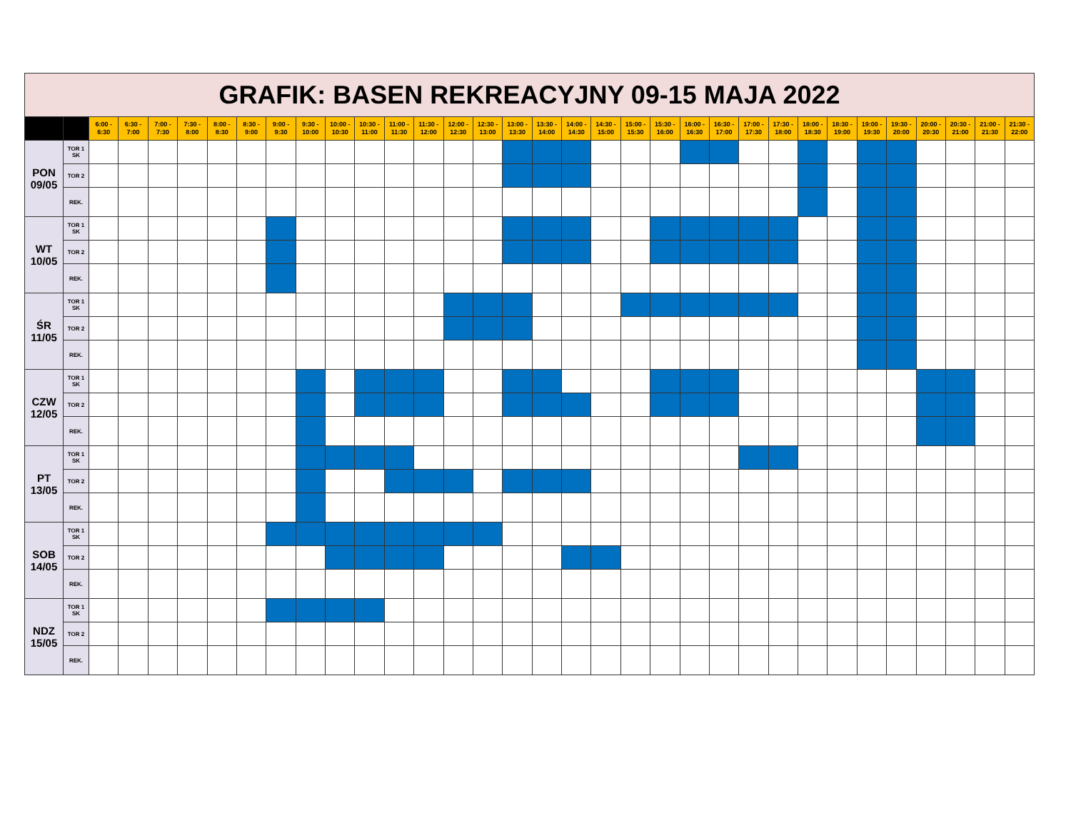| GRAFIK: BASEN REKREACYJNY 09-15 MAJA 2022 | | | | | | | | | | | | | | | | | | | | | | | | | | | | | | | | | |
| | | 6:00 - 6:30 | 6:30 - 7:00 | 7:00 - 7:30 | 7:30 - 8:00 | 8:00 - 8:30 | 8:30 - 9:00 | 9:00 - 9:30 | 9:30 - 10:00 | 10:00 - 10:30 | 10:30 - 11:00 | 11:00 - 11:30 | 11:30 - 12:00 | 12:00 - 12:30 | 12:30 - 13:00 | 13:00 - 13:30 | 13:30 - 14:00 | 14:00 - 14:30 | 14:30 - 15:00 | 15:00 - 15:30 | 15:30 - 16:00 | 16:00 - 16:30 | 16:30 - 17:00 | 17:00 - 17:30 | 17:30 - 18:00 | 18:00 - 18:30 | 18:30 - 19:00 | 19:00 - 19:30 | 19:30 - 20:00 | 20:00 - 20:30 | 20:30 - 21:00 | 21:00 - 21:30 | 21:30 - 22:00 |
| PON 09/05 | TOR 1 SK | | | | | | | | | | | | | | | | | | | | | | | | | | | | | | | | |
| | TOR 2 | | | | | | | | | | | | | | | | | | | | | | | | | | | | | | | | |
| | REK. | | | | | | | | | | | | | | | | | | | | | | | | | | | | | | | | |
| WT 10/05 | TOR 1 SK | | | | | | | | | | | | | | | | | | | | | | | | | | | | | | | | |
| | TOR 2 | | | | | | | | | | | | | | | | | | | | | | | | | | | | | | | | |
| | REK. | | | | | | | | | | | | | | | | | | | | | | | | | | | | | | | | |
| ŚR 11/05 | TOR 1 SK | | | | | | | | | | | | | | | | | | | | | | | | | | | | | | | | |
| | TOR 2 | | | | | | | | | | | | | | | | | | | | | | | | | | | | | | | | |
| | REK. | | | | | | | | | | | | | | | | | | | | | | | | | | | | | | | | |
| CZW 12/05 | TOR 1 SK | | | | | | | | | | | | | | | | | | | | | | | | | | | | | | | | |
| | TOR 2 | | | | | | | | | | | | | | | | | | | | | | | | | | | | | | | | |
| | REK. | | | | | | | | | | | | | | | | | | | | | | | | | | | | | | | | |
| PT 13/05 | TOR 1 SK | | | | | | | | | | | | | | | | | | | | | | | | | | | | | | | | |
| | TOR 2 | | | | | | | | | | | | | | | | | | | | | | | | | | | | | | | | |
| | REK. | | | | | | | | | | | | | | | | | | | | | | | | | | | | | | | | |
| SOB 14/05 | TOR 1 SK | | | | | | | | | | | | | | | | | | | | | | | | | | | | | | | | |
| | TOR 2 | | | | | | | | | | | | | | | | | | | | | | | | | | | | | | | | |
| | REK. | | | | | | | | | | | | | | | | | | | | | | | | | | | | | | | | |
| NDZ 15/05 | TOR 1 SK | | | | | | | | | | | | | | | | | | | | | | | | | | | | | | | | |
| | TOR 2 | | | | | | | | | | | | | | | | | | | | | | | | | | | | | | | | |
| | REK. | | | | | | | | | | | | | | | | | | | | | | | | | | | | | | | | |